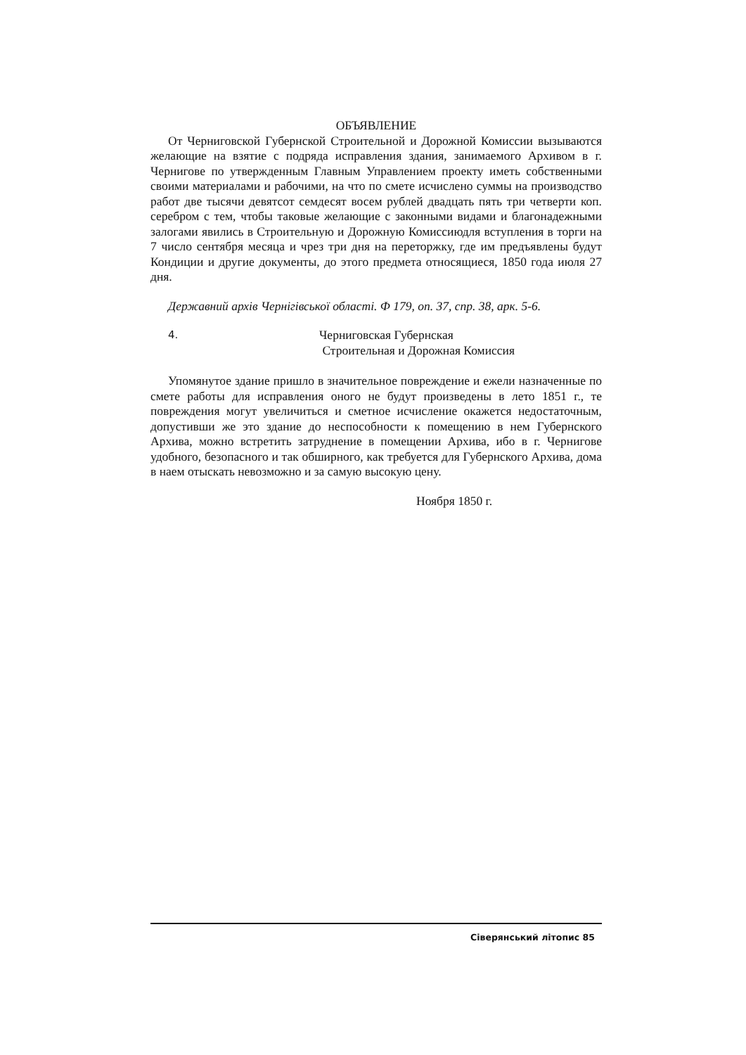ОБЪЯВЛЕНИЕ
От Черниговской Губернской Строительной и Дорожной Комиссии вызываются желающие на взятие с подряда исправления здания, занимаемого Архивом в г. Чернигове по утвержденным Главным Управлением проекту иметь собственными своими материалами и рабочими, на что по смете исчислено суммы на производство работ две тысячи девятсот семдесят восем рублей двадцать пять три четверти коп. серебром с тем, чтобы таковые желающие с законными видами и благонадежными залогами явились в Строительную и Дорожную Комиссиюдля вступления в торги на 7 число сентября месяца и чрез три дня на переторжку, где им предъявлены будут Кондиции и другие документы, до этого предмета относящиеся, 1850 года июля 27 дня.
Державний архів Чернігівської області. Ф 179, оп. 37, спр. 38, арк. 5-6.
4.
Черниговская Губернская
Строительная и Дорожная Комиссия
Упомянутое здание пришло в значительное повреждение и ежели назначенные по смете работы для исправления оного не будут произведены в лето 1851 г., те повреждения могут увеличиться и сметное исчисление окажется недостаточным, допустивши же это здание до неспособности к помещению в нем Губернского Архива, можно встретить затруднение в помещении Архива, ибо в г. Чернигове удобного, безопасного и так обширного, как требуется для Губернского Архива, дома в наем отыскать невозможно и за самую высокую цену.
Ноября 1850 г.
Сіверянський літопис 85